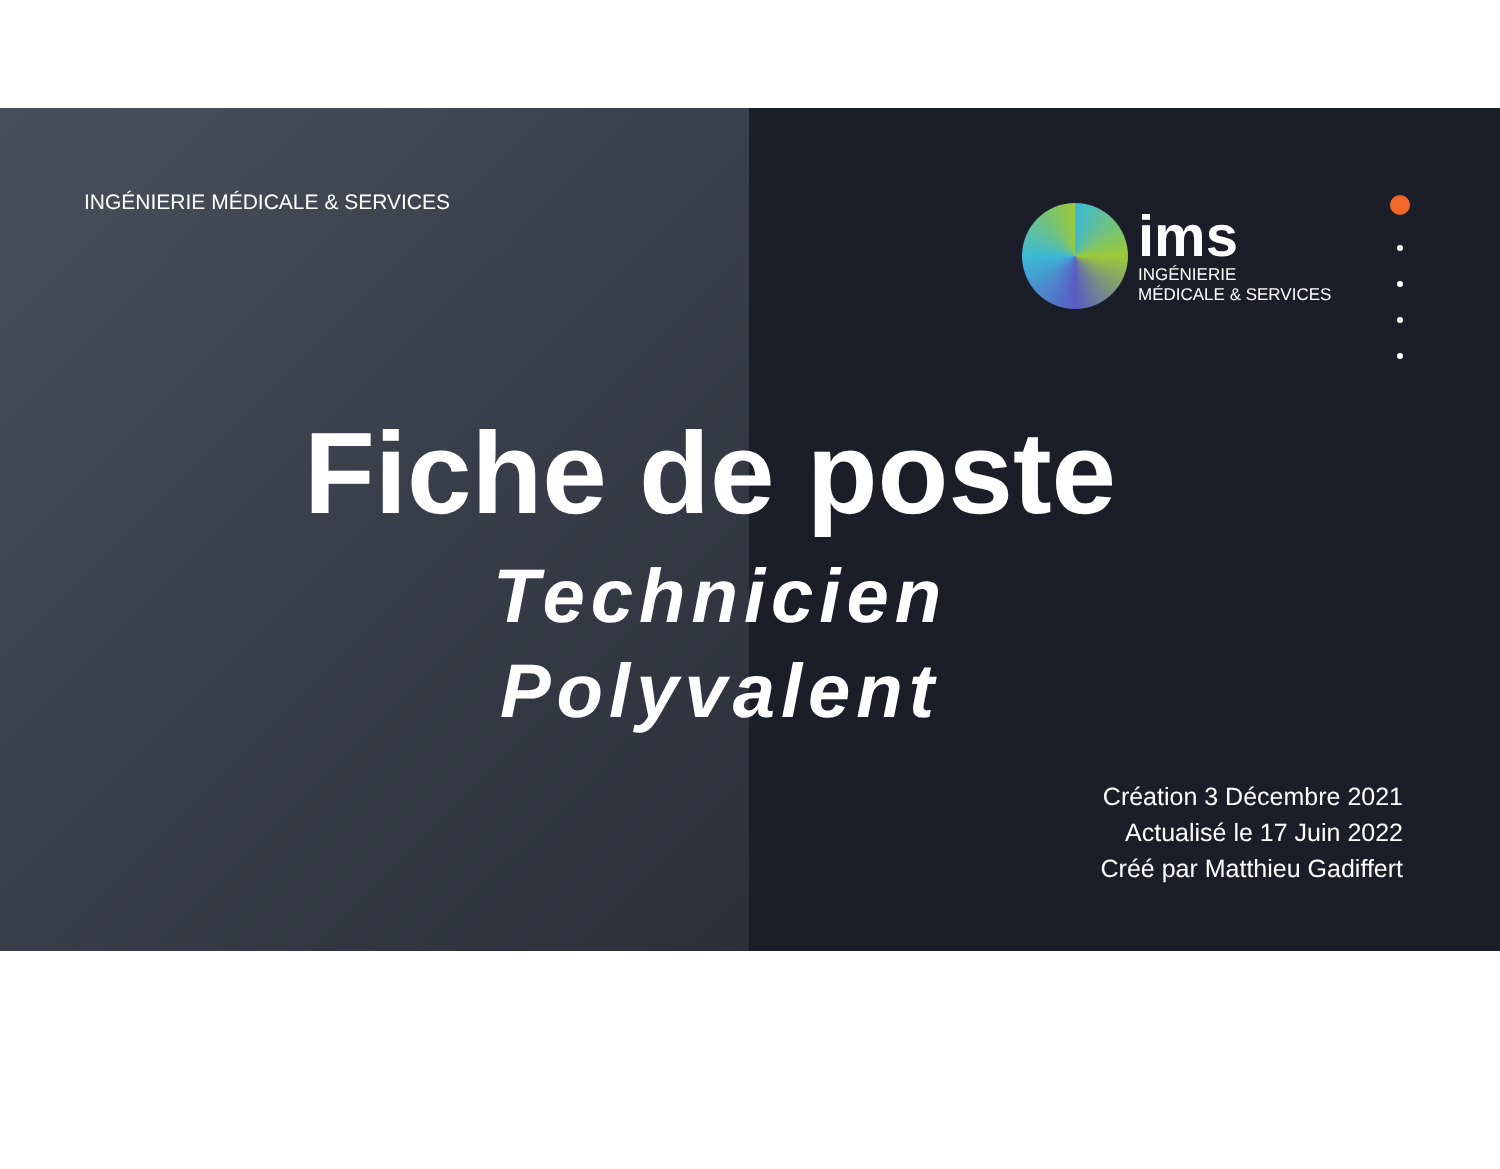INGÉNIERIE MÉDICALE & SERVICES
ims
INGÉNIERIE
MÉDICALE & SERVICES
Fiche de poste
Technicien
Polyvalent
Création 3 Décembre 2021
Actualisé le 17 Juin 2022
Créé par Matthieu Gadiffert